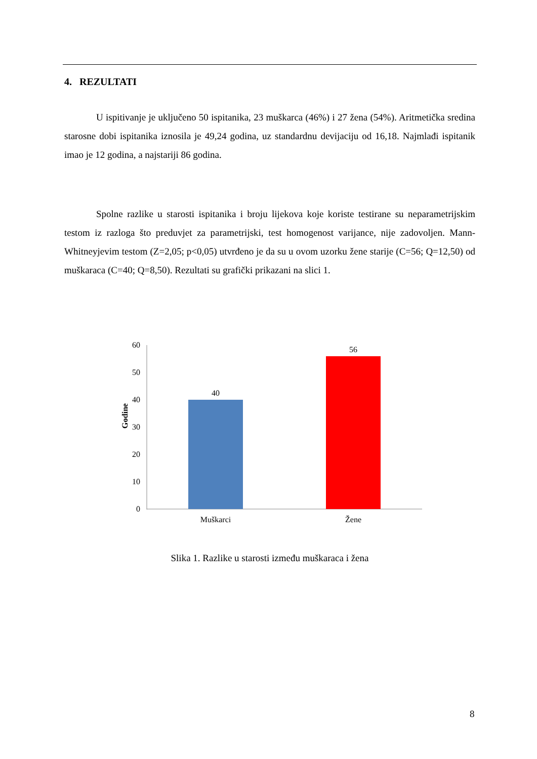4. REZULTATI
U ispitivanje je uključeno 50 ispitanika, 23 muškarca (46%) i 27 žena (54%). Aritmetička sredina starosne dobi ispitanika iznosila je 49,24 godina, uz standardnu devijaciju od 16,18. Najmlađi ispitanik imao je 12 godina, a najstariji 86 godina.
Spolne razlike u starosti ispitanika i broju lijekova koje koriste testirane su neparametrijskim testom iz razloga što preduvjet za parametrijski, test homogenost varijance, nije zadovoljen. Mann-Whitneyjevim testom (Z=2,05; p<0,05) utvrđeno je da su u ovom uzorku žene starije (C=56; Q=12,50) od muškaraca (C=40; Q=8,50). Rezultati su grafički prikazani na slici 1.
Godine
60
50
40
30
20
10
0
40
56
Muškarci
Žene
Slika 1. Razlike u starosti između muškaraca i žena
8